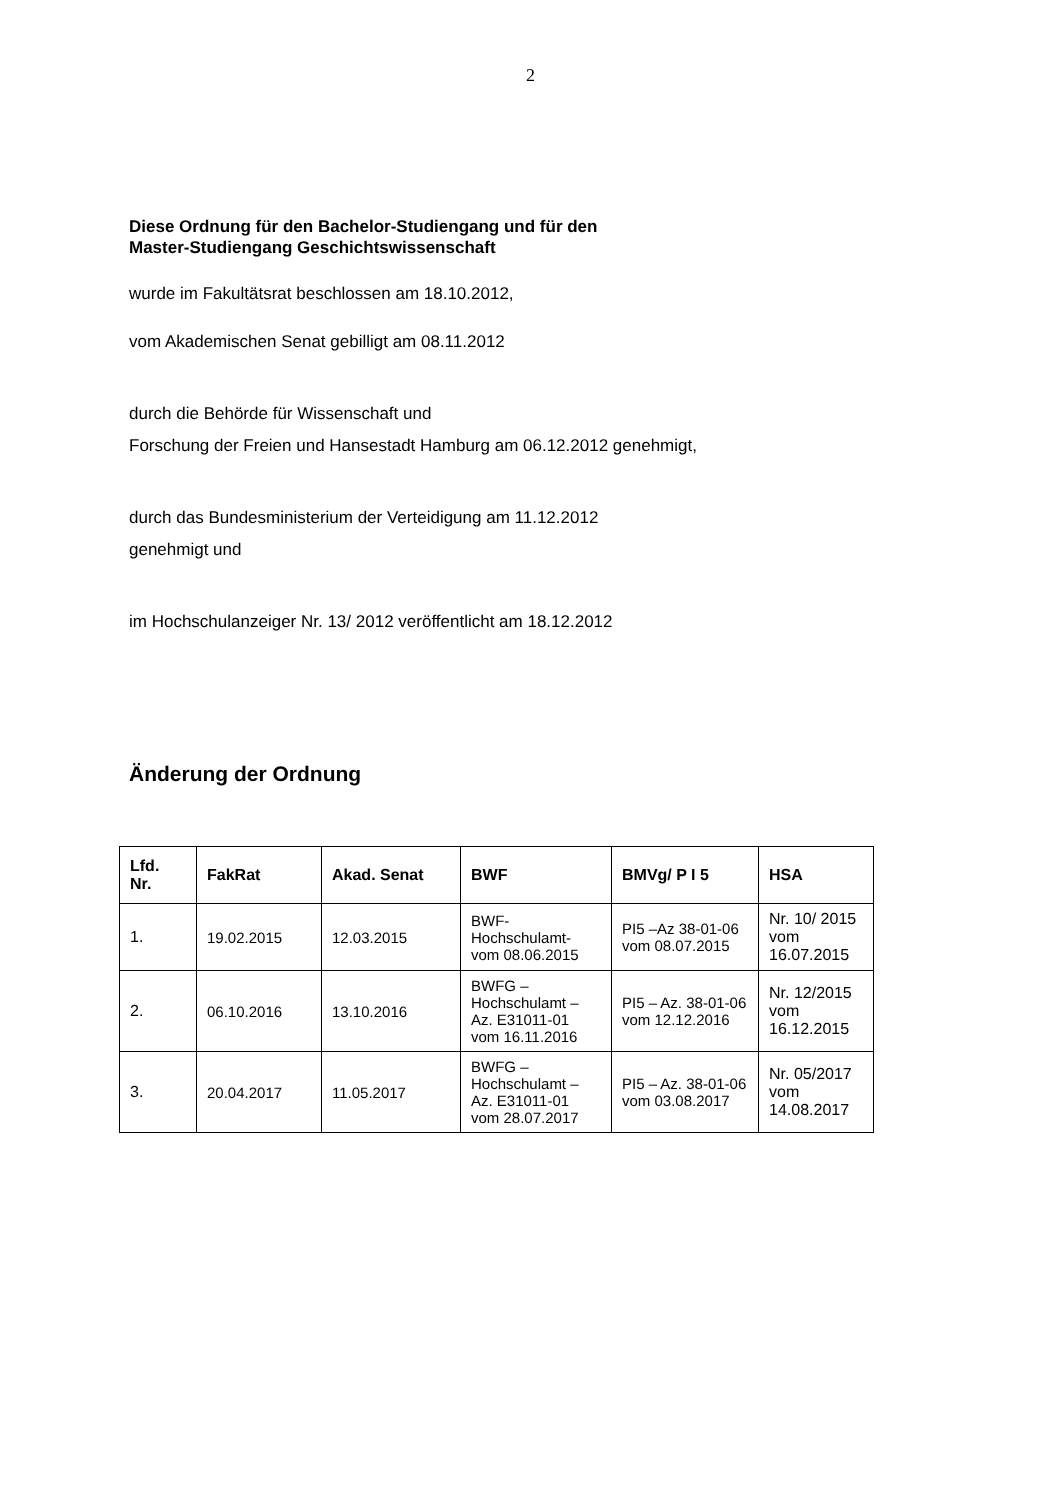2
Diese Ordnung für den Bachelor-Studiengang und für den
Master-Studiengang Geschichtswissenschaft
wurde im Fakultätsrat beschlossen am 18.10.2012,
vom Akademischen Senat gebilligt am 08.11.2012
durch die Behörde für Wissenschaft und
Forschung der Freien und Hansestadt Hamburg am 06.12.2012 genehmigt,
durch das Bundesministerium der Verteidigung am 11.12.2012
genehmigt und
im Hochschulanzeiger Nr. 13/ 2012 veröffentlicht am 18.12.2012
Änderung der Ordnung
| Lfd. Nr. | FakRat | Akad. Senat | BWF | BMVg/ P I 5 | HSA |
| --- | --- | --- | --- | --- | --- |
| 1. | 19.02.2015 | 12.03.2015 | BWF- Hochschulamt- vom 08.06.2015 | PI5 –Az 38-01-06 vom 08.07.2015 | Nr. 10/ 2015 vom 16.07.2015 |
| 2. | 06.10.2016 | 13.10.2016 | BWFG – Hochschulamt – Az. E31011-01 vom 16.11.2016 | PI5 – Az. 38-01-06 vom 12.12.2016 | Nr. 12/2015 vom 16.12.2015 |
| 3. | 20.04.2017 | 11.05.2017 | BWFG – Hochschulamt – Az. E31011-01 vom 28.07.2017 | PI5 – Az. 38-01-06 vom 03.08.2017 | Nr. 05/2017 vom 14.08.2017 |